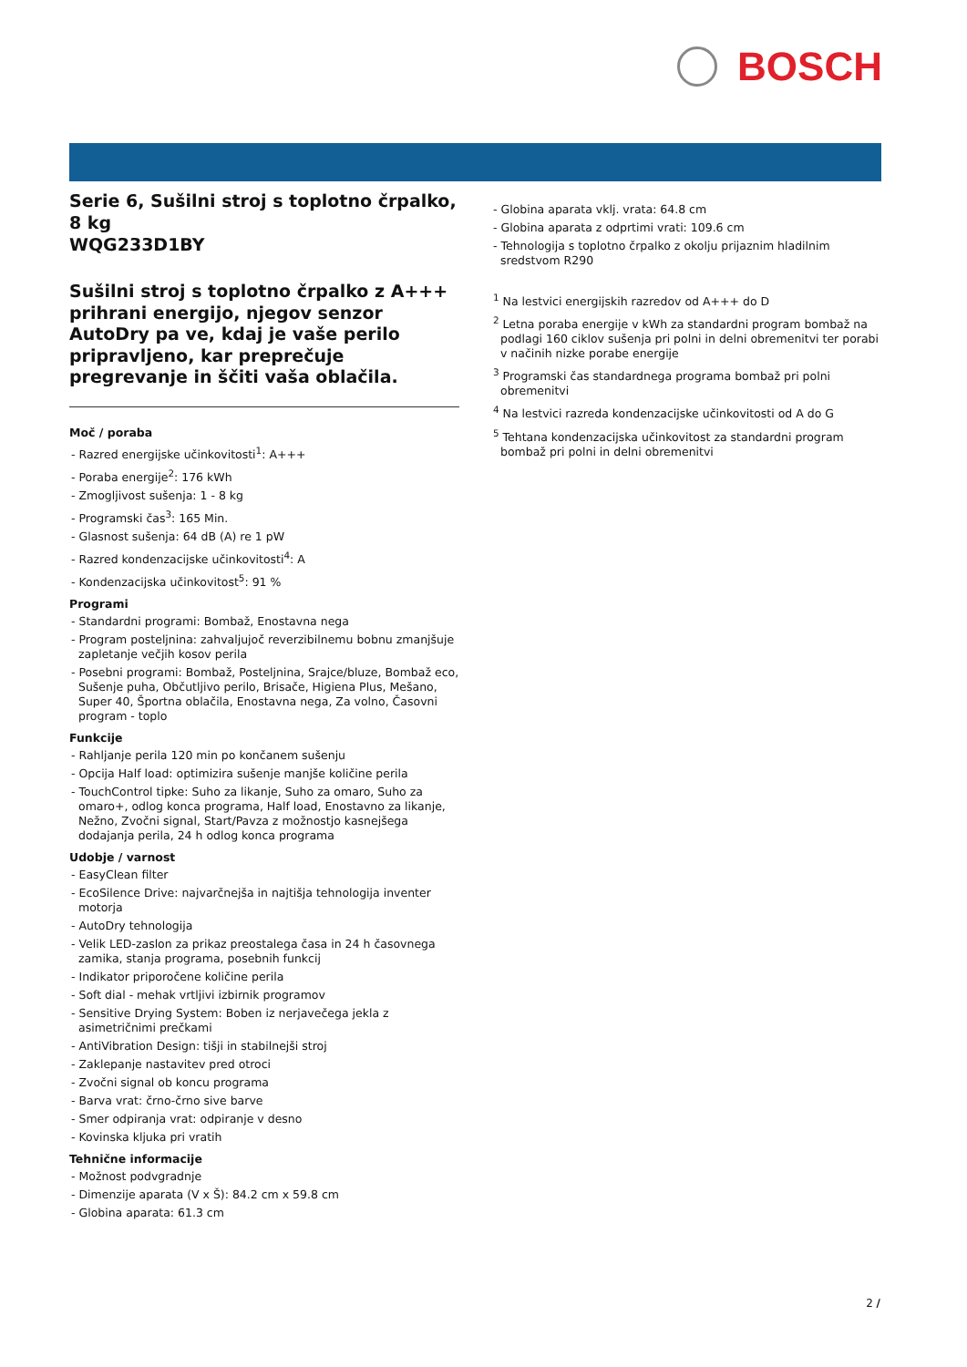BOSCH
Serie 6, Sušilni stroj s toplotno črpalko, 8 kg
WQG233D1BY
Sušilni stroj s toplotno črpalko z A+++ prihrani energijo, njegov senzor AutoDry pa ve, kdaj je vaše perilo pripravljeno, kar preprečuje pregrevanje in ščiti vaša oblačila.
Moč / poraba
- Razred energijske učinkovitosti<sup>1</sup>: A+++
- Poraba energije<sup>2</sup>: 176 kWh
- Zmogljivost sušenja: 1 - 8 kg
- Programski čas<sup>3</sup>: 165 Min.
- Glasnost sušenja: 64 dB (A) re 1 pW
- Razred kondenzacijske učinkovitosti<sup>4</sup>: A
- Kondenzacijska učinkovitost<sup>5</sup>: 91 %
Programi
- Standardni programi: Bombaž, Enostavna nega
- Program posteljnina: zahvaljujoč reverzibilnemu bobnu zmanjšuje zapletanje večjih kosov perila
- Posebni programi: Bombaž, Posteljnina, Srajce/bluze, Bombaž eco, Sušenje puha, Občutljivo perilo, Brisače, Higiena Plus, Mešano, Super 40, Športna oblačila, Enostavna nega, Za volno, Časovni program - toplo
Funkcije
- Rahljanje perila 120 min po končanem sušenju
- Opcija Half load: optimizira sušenje manjše količine perila
- TouchControl tipke: Suho za likanje, Suho za omaro, Suho za omaro+, odlog konca programa, Half load, Enostavno za likanje, Nežno, Zvočni signal, Start/Pavza z možnostjo kasnejšega dodajanja perila, 24 h odlog konca programa
Udobje / varnost
- EasyClean filter
- EcoSilence Drive: najvarčnejša in najtišja tehnologija inventer motorja
- AutoDry tehnologija
- Velik LED-zaslon za prikaz preostalega časa in 24 h časovnega zamika, stanja programa, posebnih funkcij
- Indikator priporočene količine perila
- Soft dial - mehak vrtljivi izbirnik programov
- Sensitive Drying System: Boben iz nerjavečega jekla z asimetričnimi prečkami
- AntiVibration Design: tišji in stabilnejši stroj
- Zaklepanje nastavitev pred otroci
- Zvočni signal ob koncu programa
- Barva vrat: črno-črno sive barve
- Smer odpiranja vrat: odpiranje v desno
- Kovinska kljuka pri vratih
Tehnične informacije
- Možnost podvgradnje
- Dimenzije aparata (V x Š): 84.2 cm x 59.8 cm
- Globina aparata: 61.3 cm
- Globina aparata vklj. vrata: 64.8 cm
- Globina aparata z odprtimi vrati: 109.6 cm
- Tehnologija s toplotno črpalko z okolju prijaznim hladilnim sredstvom R290
<sup>1</sup> Na lestvici energijskih razredov od A+++ do D
<sup>2</sup> Letna poraba energije v kWh za standardni program bombaž na podlagi 160 ciklov sušenja pri polni in delni obremenitvi ter porabi v načinih nizke porabe energije
<sup>3</sup> Programski čas standardnega programa bombaž pri polni obremenitvi
<sup>4</sup> Na lestvici razreda kondenzacijske učinkovitosti od A do G
<sup>5</sup> Tehtana kondenzacijska učinkovitost za standardni program bombaž pri polni in delni obremenitvi
2 /